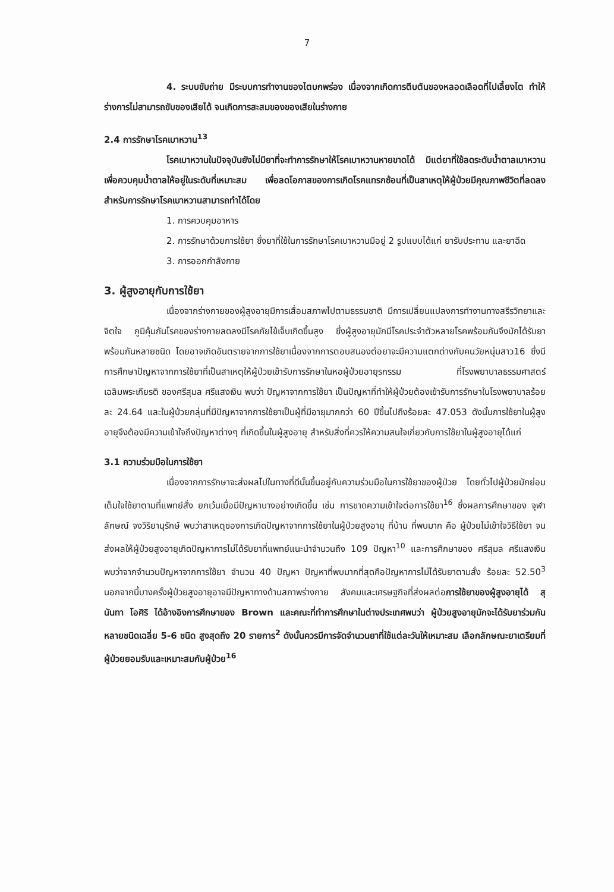7
4. ระบบขับถ่าย มีระบบการทำงานของไตบกพร่อง เนื่องจากเกิดการตีบตันของหลอดเลือดที่ไปเลี้ยงไต ทำให้ร่างการไม่สามารถขับของเสียได้ จนเกิดการสะสมของของเสียในร่างกาย
2.4 การรักษาโรคเบาหวาน<sup>13</sup>
โรคเบาหวานในปัจจุบันยังไม่มียาที่จะทำการรักษาให้โรคเบาหวานหายขาดได้ มีแต่ยาที่ใช้ลดระดับน้ำตาลเบาหวานเพื่อควบคุมน้ำตาลให้อยู่ในระดับที่เหมาะสม เพื่อลดโอกาสของการเกิดโรคแทรกซ้อนที่เป็นสาเหตุให้ผู้ป่วยมีคุณภาพชีวิตที่ลดลง สำหรับการรักษาโรคเบาหวานสามารถทำได้โดย
1. การควบคุมอาหาร
2. การรักษาด้วยการใช้ยา ซึ่งยาที่ใช้ในการรักษาโรคเบาหวานมีอยู่ 2 รูปแบบได้แก่ ยารับประทาน และยาฉีด
3. การออกกำลังกาย
3. ผู้สูงอายุกับการใช้ยา
เนื่องจากร่างกายของผู้สูงอายุมีการเสื่อมสภาพไปตามธรรมชาติ มีการเปลี่ยนแปลงการทำงานทางสรีรวิทยาและจิตใจ ภูมิคุ้มกันโรคของร่างกายลดลงมีโรคภัยไข้เจ็บเกิดขึ้นสูง ซึ่งผู้สูงอายุมักมีโรคประจำตัวหลายโรคพร้อมกันจึงมักได้รับยาพร้อมกันหลายชนิด โดยอาจเกิดอันตรายจากการใช้ยาเนื่องจากการตอบสนองต่อยาจะมีความแตกต่างกับคนวัยหนุ่มสาว16 ซึ่งมีการศึกษาปัญหาจากการใช้ยาที่เป็นสาเหตุให้ผู้ป่วยเข้ารับการรักษาในหอผู้ป่วยอายุรกรรม ที่โรงพยาบาลธรรมศาสตร์เฉลิมพระเกียรติ ของศรีสุมล ศรีแสงเงิน พบว่า ปัญหาจากการใช้ยา เป็นปัญหาที่ทำให้ผู้ป่วยต้องเข้ารับการรักษาในโรงพยาบาลร้อยละ 24.64 และในผู้ป่วยกลุ่มที่มีปัญหาจากการใช้ยาเป็นผู้ที่มีอายุมากกว่า 60 ปีขึ้นไปถึงร้อยละ 47.053 ดังนั้นการใช้ยาในผู้สูงอายุจึงต้องมีความเข้าใจถึงปัญหาต่างๆ ที่เกิดขึ้นในผู้สูงอายุ สำหรับสิ่งที่ควรให้ความสนใจเกี่ยวกับการใช้ยาในผู้สูงอายุได้แก่
3.1 ความร่วมมือในการใช้ยา
เนื่องจากการรักษาจะส่งผลไปในทางที่ดีนั้นขึ้นอยู่กับความร่วมมือในการใช้ยาของผู้ป่วย โดยทั่วไปผู้ป่วยมักย่อมเต็มใจใช้ยาตามที่แพทย์สั่ง ยกเว้นเมื่อมีปัญหาบางอย่างเกิดขึ้น เช่น การขาดความเข้าใจต่อการใช้ยา<sup>16</sup> ซึ่งผลการศึกษาของ จุฬาลักษณ์ จงวิริยานุรักษ์ พบว่าสาเหตุของการเกิดปัญหาจากการใช้ยาในผู้ป่วยสูงอายุ ที่บ้าน ที่พบมาก คือ ผู้ป่วยไม่เข้าใจวิธีใช้ยา จนส่งผลให้ผู้ป่วยสูงอายุเกิดปัญหาการไม่ได้รับยาที่แพทย์แนะนำจำนวนถึง 109 ปัญหา<sup>10</sup> และการศึกษาของ ศรีสุมล ศรีแสงเงิน พบว่าจากจำนวนปัญหาจากการใช้ยา จำนวน 40 ปัญหา ปัญหาที่พบมากที่สุดคือปัญหาการไม่ได้รับยาตามสั่ง ร้อยละ 52.50<sup>3</sup> นอกจากนี้บางครั้งผู้ป่วยสูงอายุอาจมีปัญหาทางด้านสภาพร่างกาย สังคมและเศรษฐกิจที่ส่งผลต่อการใช้ยาของผู้สูงอายุได้ สุนันทา โอศิริ ได้อ้างอิงการศึกษาของ Brown และคณะที่ทำการศึกษาในต่างประเทศพบว่า ผู้ป่วยสูงอายุมักจะได้รับยาร่วมกันหลายชนิดเฉลี่ย 5-6 ชนิด สูงสุดถึง 20 รายการ<sup>2</sup> ดังนั้นควรมีการจัดจำนวนยาที่ใช้แต่ละวันให้เหมาะสม เลือกลักษณะยาเตรียมที่ผู้ป่วยยอมรับและเหมาะสมกับผู้ป่วย<sup>16</sup>